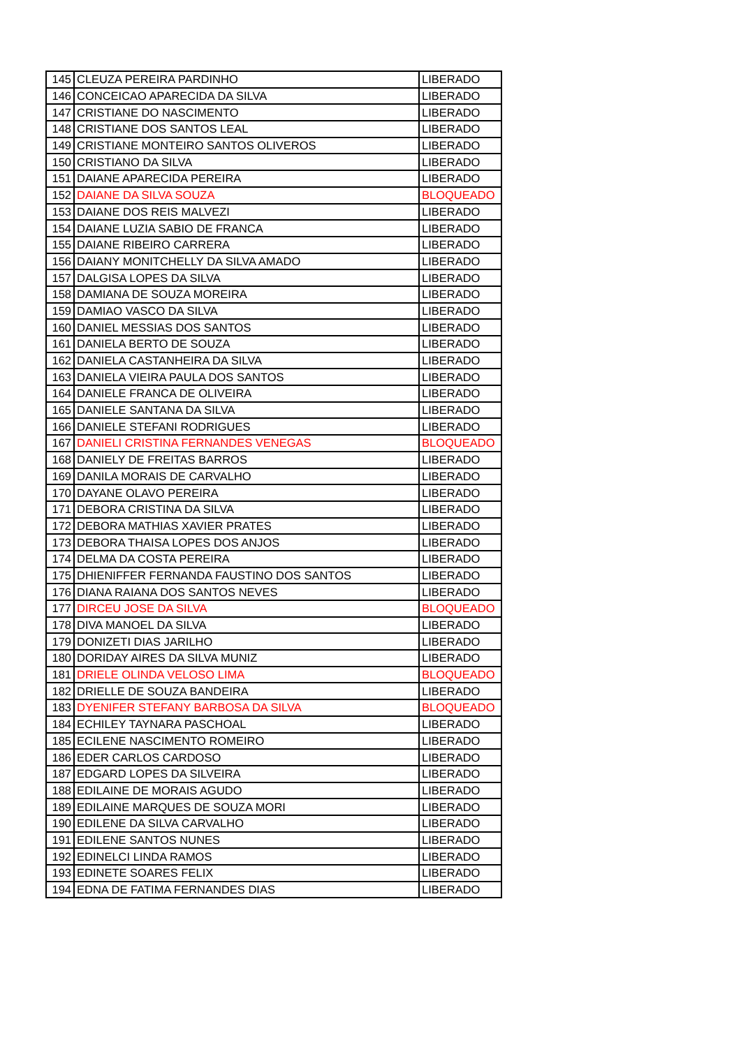| 145 | CLEUZA PEREIRA PARDINHO | LIBERADO |
| 146 | CONCEICAO APARECIDA DA SILVA | LIBERADO |
| 147 | CRISTIANE DO NASCIMENTO | LIBERADO |
| 148 | CRISTIANE DOS SANTOS LEAL | LIBERADO |
| 149 | CRISTIANE MONTEIRO SANTOS OLIVEROS | LIBERADO |
| 150 | CRISTIANO DA SILVA | LIBERADO |
| 151 | DAIANE APARECIDA PEREIRA | LIBERADO |
| 152 | DAIANE DA SILVA SOUZA | BLOQUEADO |
| 153 | DAIANE DOS REIS MALVEZI | LIBERADO |
| 154 | DAIANE LUZIA SABIO DE FRANCA | LIBERADO |
| 155 | DAIANE RIBEIRO CARRERA | LIBERADO |
| 156 | DAIANY MONITCHELLY DA SILVA AMADO | LIBERADO |
| 157 | DALGISA LOPES DA SILVA | LIBERADO |
| 158 | DAMIANA DE SOUZA MOREIRA | LIBERADO |
| 159 | DAMIAO VASCO DA SILVA | LIBERADO |
| 160 | DANIEL MESSIAS DOS SANTOS | LIBERADO |
| 161 | DANIELA BERTO DE SOUZA | LIBERADO |
| 162 | DANIELA CASTANHEIRA DA SILVA | LIBERADO |
| 163 | DANIELA VIEIRA PAULA DOS SANTOS | LIBERADO |
| 164 | DANIELE FRANCA DE OLIVEIRA | LIBERADO |
| 165 | DANIELE SANTANA DA SILVA | LIBERADO |
| 166 | DANIELE STEFANI RODRIGUES | LIBERADO |
| 167 | DANIELI CRISTINA FERNANDES VENEGAS | BLOQUEADO |
| 168 | DANIELY DE FREITAS BARROS | LIBERADO |
| 169 | DANILA MORAIS DE CARVALHO | LIBERADO |
| 170 | DAYANE OLAVO PEREIRA | LIBERADO |
| 171 | DEBORA CRISTINA DA SILVA | LIBERADO |
| 172 | DEBORA MATHIAS XAVIER PRATES | LIBERADO |
| 173 | DEBORA THAISA LOPES DOS ANJOS | LIBERADO |
| 174 | DELMA DA COSTA PEREIRA | LIBERADO |
| 175 | DHIENIFFER FERNANDA FAUSTINO DOS SANTOS | LIBERADO |
| 176 | DIANA RAIANA DOS SANTOS NEVES | LIBERADO |
| 177 | DIRCEU JOSE DA SILVA | BLOQUEADO |
| 178 | DIVA MANOEL DA SILVA | LIBERADO |
| 179 | DONIZETI DIAS JARILHO | LIBERADO |
| 180 | DORIDAY AIRES DA SILVA MUNIZ | LIBERADO |
| 181 | DRIELE OLINDA VELOSO LIMA | BLOQUEADO |
| 182 | DRIELLE DE SOUZA BANDEIRA | LIBERADO |
| 183 | DYENIFER STEFANY BARBOSA DA SILVA | BLOQUEADO |
| 184 | ECHILEY TAYNARA PASCHOAL | LIBERADO |
| 185 | ECILENE NASCIMENTO ROMEIRO | LIBERADO |
| 186 | EDER CARLOS CARDOSO | LIBERADO |
| 187 | EDGARD LOPES DA SILVEIRA | LIBERADO |
| 188 | EDILAINE DE MORAIS AGUDO | LIBERADO |
| 189 | EDILAINE MARQUES DE SOUZA MORI | LIBERADO |
| 190 | EDILENE DA SILVA CARVALHO | LIBERADO |
| 191 | EDILENE SANTOS NUNES | LIBERADO |
| 192 | EDINELCI LINDA RAMOS | LIBERADO |
| 193 | EDINETE SOARES FELIX | LIBERADO |
| 194 | EDNA DE FATIMA FERNANDES DIAS | LIBERADO |